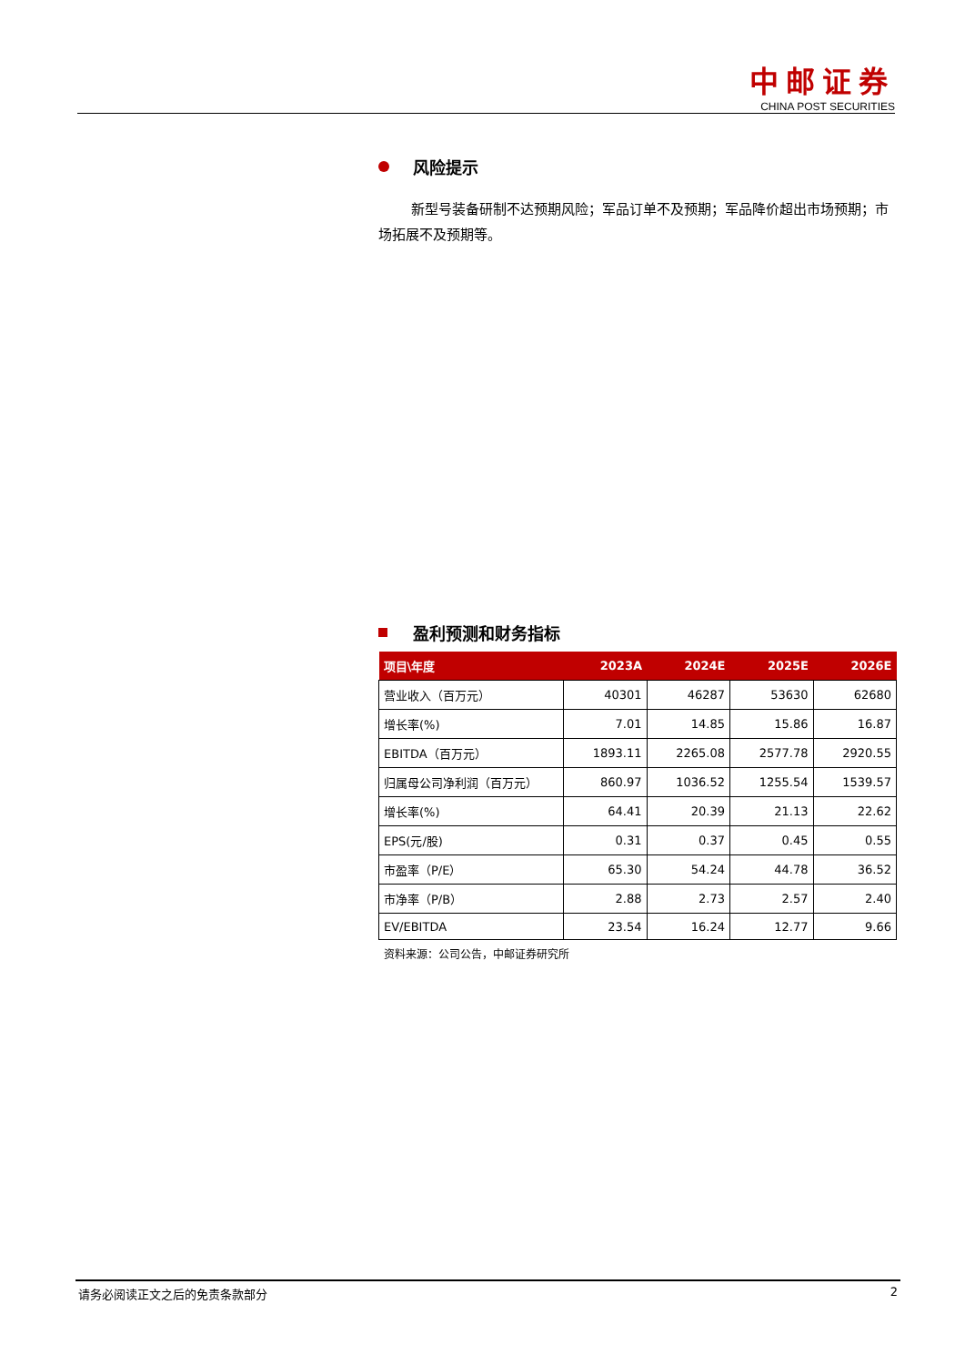中邮证券
CHINA POST SECURITIES
风险提示
新型号装备研制不达预期风险；军品订单不及预期；军品降价超出市场预期；市场拓展不及预期等。
盈利预测和财务指标
| 项目\年度 | 2023A | 2024E | 2025E | 2026E |
| --- | --- | --- | --- | --- |
| 营业收入（百万元） | 40301 | 46287 | 53630 | 62680 |
| 增长率(%) | 7.01 | 14.85 | 15.86 | 16.87 |
| EBITDA（百万元） | 1893.11 | 2265.08 | 2577.78 | 2920.55 |
| 归属母公司净利润（百万元） | 860.97 | 1036.52 | 1255.54 | 1539.57 |
| 增长率(%) | 64.41 | 20.39 | 21.13 | 22.62 |
| EPS(元/股) | 0.31 | 0.37 | 0.45 | 0.55 |
| 市盈率（P/E） | 65.30 | 54.24 | 44.78 | 36.52 |
| 市净率（P/B） | 2.88 | 2.73 | 2.57 | 2.40 |
| EV/EBITDA | 23.54 | 16.24 | 12.77 | 9.66 |
资料来源：公司公告，中邮证券研究所
请务必阅读正文之后的免责条款部分 2